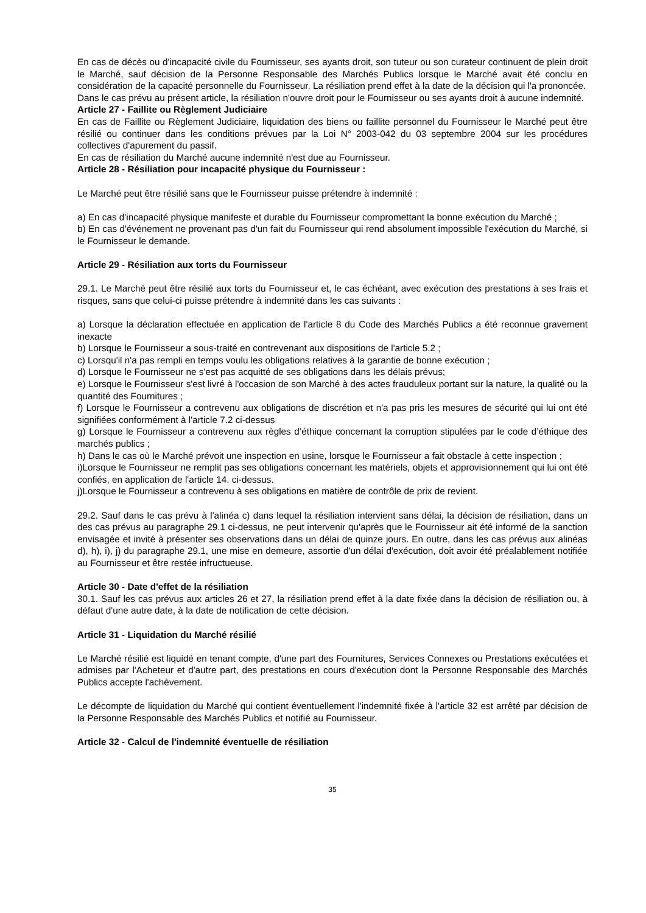En cas de décès ou d'incapacité civile du Fournisseur, ses ayants droit, son tuteur ou son curateur continuent de plein droit le Marché, sauf décision de la Personne Responsable des Marchés Publics lorsque le Marché avait été conclu en considération de la capacité personnelle du Fournisseur. La résiliation prend effet à la date de la décision qui l'a prononcée.
Dans le cas prévu au présent article, la résiliation n'ouvre droit pour le Fournisseur ou ses ayants droit à aucune indemnité.
Article 27 - Faillite ou Règlement Judiciaire
En cas de Faillite ou Règlement Judiciaire, liquidation des biens ou faillite personnel du Fournisseur le Marché peut être résilié ou continuer dans les conditions prévues par la Loi N° 2003-042 du 03 septembre 2004 sur les procédures collectives d'apurement du passif.
En cas de résiliation du Marché aucune indemnité n'est due au Fournisseur.
Article 28 - Résiliation pour incapacité physique du Fournisseur :
Le Marché peut être résilié sans que le Fournisseur puisse prétendre à indemnité :
a) En cas d'incapacité physique manifeste et durable du Fournisseur compromettant la bonne exécution du Marché ;
b) En cas d'événement ne provenant pas d'un fait du Fournisseur qui rend absolument impossible l'exécution du Marché, si le Fournisseur le demande.
Article 29 - Résiliation aux torts du Fournisseur
29.1. Le Marché peut être résilié aux torts du Fournisseur et, le cas échéant, avec exécution des prestations à ses frais et risques, sans que celui-ci puisse prétendre à indemnité dans les cas suivants :
a) Lorsque la déclaration effectuée en application de l'article 8 du Code des Marchés Publics a été reconnue gravement inexacte
b) Lorsque le Fournisseur a sous-traité en contrevenant aux dispositions de l'article 5.2 ;
c) Lorsqu'il n'a pas rempli en temps voulu les obligations relatives à la garantie de bonne exécution ;
d) Lorsque le Fournisseur ne s'est pas acquitté de ses obligations dans les délais prévus;
e) Lorsque le Fournisseur s'est livré à l'occasion de son Marché à des actes frauduleux portant sur la nature, la qualité ou la quantité des Fournitures ;
f) Lorsque le Fournisseur a contrevenu aux obligations de discrétion et n'a pas pris les mesures de sécurité qui lui ont été signifiées conformément à l'article 7.2 ci-dessus
g) Lorsque le Fournisseur a contrevenu aux règles d’éthique concernant la corruption stipulées par le code d’éthique des marchés publics ;
h) Dans le cas où le Marché prévoit une inspection en usine, lorsque le Fournisseur a fait obstacle à cette inspection ;
i)Lorsque le Fournisseur ne remplit pas ses obligations concernant les matériels, objets et approvisionnement qui lui ont été confiés, en application de l'article 14. ci-dessus.
j)Lorsque le Fournisseur a contrevenu à ses obligations en matière de contrôle de prix de revient.
29.2. Sauf dans le cas prévu à l'alinéa c) dans lequel la résiliation intervient sans délai, la décision de résiliation, dans un des cas prévus au paragraphe 29.1 ci-dessus, ne peut intervenir qu'après que le Fournisseur ait été informé de la sanction envisagée et invité à présenter ses observations dans un délai de quinze jours. En outre, dans les cas prévus aux alinéas d), h), i), j) du paragraphe 29.1, une mise en demeure, assortie d'un délai d'exécution, doit avoir été préalablement notifiée au Fournisseur et être restée infructueuse.
Article 30 - Date d'effet de la résiliation
30.1. Sauf les cas prévus aux articles 26 et 27, la résiliation prend effet à la date fixée dans la décision de résiliation ou, à défaut d'une autre date, à la date de notification de cette décision.
Article 31 - Liquidation du Marché résilié
Le Marché résilié est liquidé en tenant compte, d'une part des Fournitures, Services Connexes ou Prestations exécutées et admises par l'Acheteur et d'autre part, des prestations en cours d'exécution dont la Personne Responsable des Marchés Publics accepte l'achèvement.
Le décompte de liquidation du Marché qui contient éventuellement l'indemnité fixée à l'article 32 est arrêté par décision de la Personne Responsable des Marchés Publics et notifié au Fournisseur.
Article 32 - Calcul de l'indemnité éventuelle de résiliation
35